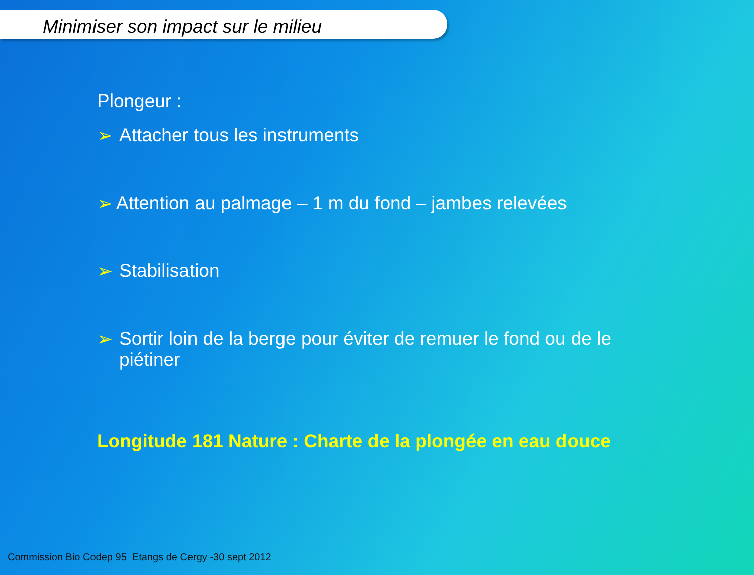Minimiser son impact sur le milieu
Plongeur :
➢ Attacher tous les instruments
➢ Attention au palmage – 1 m du fond – jambes relevées
➢ Stabilisation
➢ Sortir loin de la berge pour éviter de remuer le fond ou de le piétiner
Longitude 181 Nature : Charte de la plongée en eau douce
Commission Bio Codep 95 Etangs de Cergy -30 sept 2012